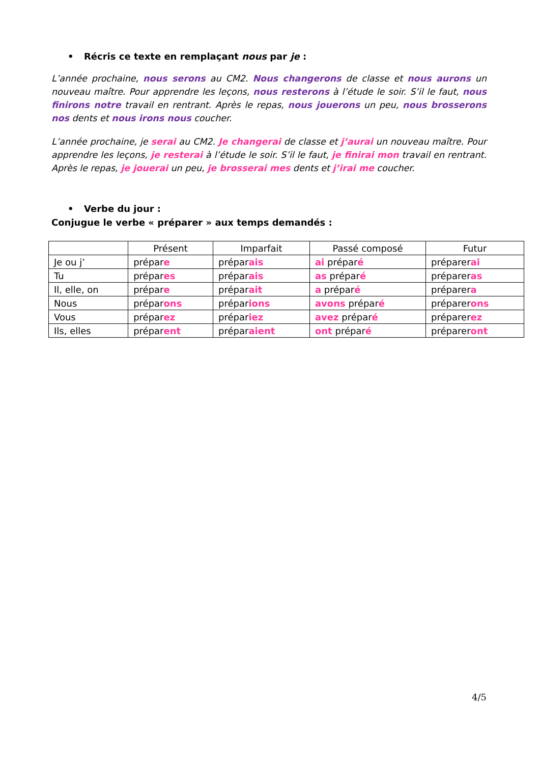• Récris ce texte en remplaçant nous par je :
L’année prochaine, nous serons au CM2. Nous changerons de classe et nous aurons un nouveau maître. Pour apprendre les leçons, nous resterons à l’étude le soir. S’il le faut, nous finirons notre travail en rentrant. Après le repas, nous jouerons un peu, nous brosserons nos dents et nous irons nous coucher.
L’année prochaine, je serai au CM2. Je changerai de classe et j’aurai un nouveau maître. Pour apprendre les leçons, je resterai à l’étude le soir. S’il le faut, je finirai mon travail en rentrant. Après le repas, je jouerai un peu, je brosserai mes dents et j’irai me coucher.
• Verbe du jour :
Conjugue le verbe « préparer » aux temps demandés :
| | Présent | Imparfait | Passé composé | Futur |
| --- | --- | --- | --- | --- |
| Je ou j’ | prépar e | prépar ais | ai prépar é | préparer ai |
| Tu | prépar es | prépar ais | as prépar é | préparer as |
| Il, elle, on | prépar e | prépar ait | a prépar é | préparer a |
| Nous | prépar ons | prépar ions | avons prépar é | préparer ons |
| Vous | prépar ez | prépar iez | avez prépar é | préparer ez |
| Ils, elles | prépar ent | prépar aient | ont prépar é | préparer ont |
4/5